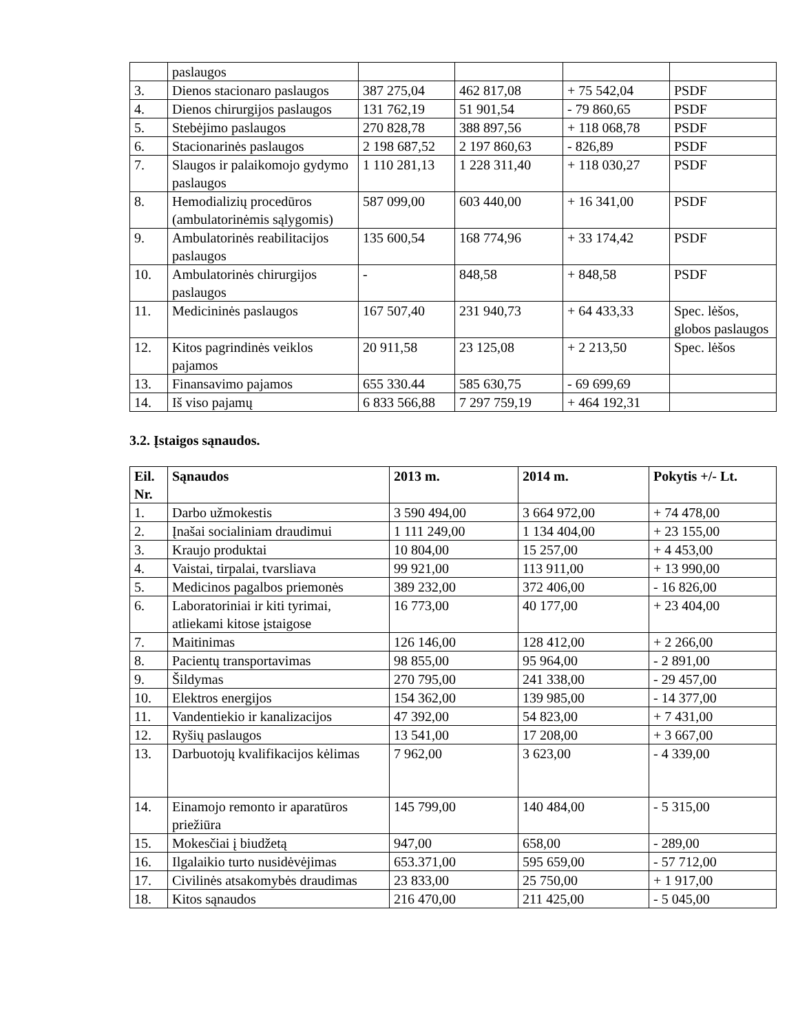| | paslaugos | | | | |
| 3. | Dienos stacionaro paslaugos | 387 275,04 | 462 817,08 | + 75 542,04 | PSDF |
| 4. | Dienos chirurgijos paslaugos | 131 762,19 | 51 901,54 | - 79 860,65 | PSDF |
| 5. | Stebėjimo paslaugos | 270 828,78 | 388 897,56 | + 118 068,78 | PSDF |
| 6. | Stacionarinės paslaugos | 2 198 687,52 | 2 197 860,63 | - 826,89 | PSDF |
| 7. | Slaugos ir palaikomojo gydymo paslaugos | 1 110 281,13 | 1 228 311,40 | + 118 030,27 | PSDF |
| 8. | Hemodializių procedūros (ambulatorinėmis sąlygomis) | 587 099,00 | 603 440,00 | + 16 341,00 | PSDF |
| 9. | Ambulatorinės reabilitacijos paslaugos | 135 600,54 | 168 774,96 | + 33 174,42 | PSDF |
| 10. | Ambulatorinės chirurgijos paslaugos | - | 848,58 | + 848,58 | PSDF |
| 11. | Medicininės paslaugos | 167 507,40 | 231 940,73 | + 64 433,33 | Spec. lėšos, globos paslaugos |
| 12. | Kitos pagrindinės veiklos pajamos | 20 911,58 | 23 125,08 | + 2 213,50 | Spec. lėšos |
| 13. | Finansavimo pajamos | 655 330.44 | 585 630,75 | - 69 699,69 | |
| 14. | Iš viso pajamų | 6 833 566,88 | 7 297 759,19 | + 464 192,31 | |
3.2. Įstaigos sąnaudos.
| Eil. Nr. | Sąnaudos | 2013 m. | 2014 m. | Pokytis +/- Lt. |
| --- | --- | --- | --- | --- |
| 1. | Darbo užmokestis | 3 590 494,00 | 3 664 972,00 | + 74 478,00 |
| 2. | Įnašai socialiniam draudimui | 1 111 249,00 | 1 134 404,00 | + 23 155,00 |
| 3. | Kraujo produktai | 10 804,00 | 15 257,00 | + 4 453,00 |
| 4. | Vaistai, tirpalai, tvarsliava | 99 921,00 | 113 911,00 | + 13 990,00 |
| 5. | Medicinos pagalbos priemonės | 389 232,00 | 372 406,00 | - 16 826,00 |
| 6. | Laboratoriniai ir kiti tyrimai, atliekami kitose įstaigose | 16 773,00 | 40 177,00 | + 23 404,00 |
| 7. | Maitinimas | 126 146,00 | 128 412,00 | + 2 266,00 |
| 8. | Pacientų transportavimas | 98 855,00 | 95 964,00 | - 2 891,00 |
| 9. | Šildymas | 270 795,00 | 241 338,00 | - 29 457,00 |
| 10. | Elektros energijos | 154 362,00 | 139 985,00 | - 14 377,00 |
| 11. | Vandentiekio ir kanalizacijos | 47 392,00 | 54 823,00 | + 7 431,00 |
| 12. | Ryšių paslaugos | 13 541,00 | 17 208,00 | + 3 667,00 |
| 13. | Darbuotojų kvalifikacijos kėlimas | 7 962,00 | 3 623,00 | - 4 339,00 |
| 14. | Einamojo remonto ir aparatūros priežiūra | 145 799,00 | 140 484,00 | - 5 315,00 |
| 15. | Mokesčiai į biudžetą | 947,00 | 658,00 | - 289,00 |
| 16. | Ilgalaikio turto nusidėvėjimas | 653.371,00 | 595 659,00 | - 57 712,00 |
| 17. | Civilinės atsakomybės draudimas | 23 833,00 | 25 750,00 | + 1 917,00 |
| 18. | Kitos sąnaudos | 216 470,00 | 211 425,00 | - 5 045,00 |